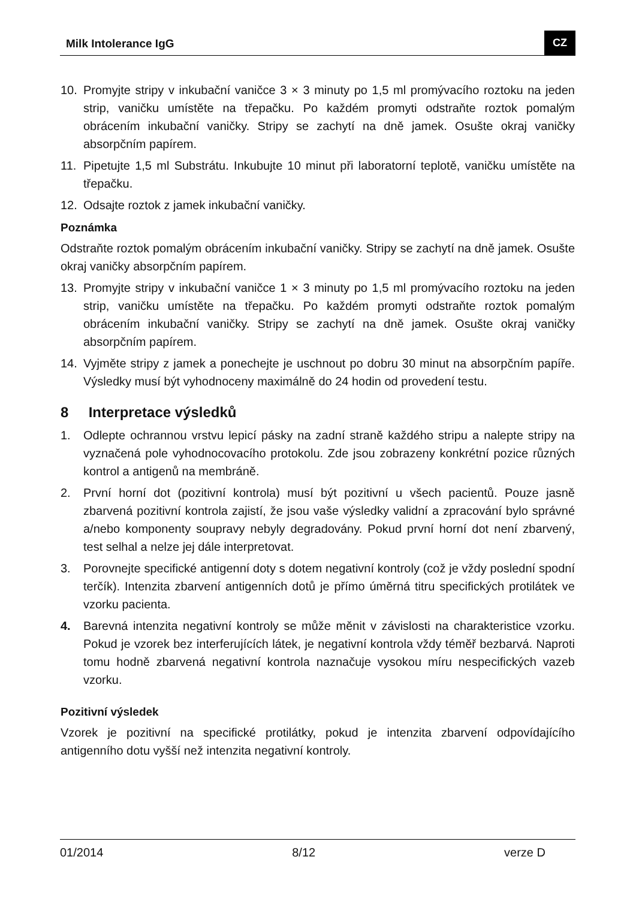Milk Intolerance IgG CZ
10. Promyjte stripy v inkubační vaničce 3 × 3 minuty po 1,5 ml promývacího roztoku na jeden strip, vaničku umístěte na třepačku. Po každém promyti odstraňte roztok pomalým obrácením inkubační vaničky. Stripy se zachytí na dně jamek. Osušte okraj vaničky absorpčním papírem.
11. Pipetujte 1,5 ml Substrátu. Inkubujte 10 minut při laboratorní teplotě, vaničku umístěte na třepačku.
12. Odsajte roztok z jamek inkubační vaničky.
Poznámka
Odstraňte roztok pomalým obrácením inkubační vaničky. Stripy se zachytí na dně jamek. Osušte okraj vaničky absorpčním papírem.
13. Promyjte stripy v inkubační vaničce 1 × 3 minuty po 1,5 ml promývacího roztoku na jeden strip, vaničku umístěte na třepačku. Po každém promyti odstraňte roztok pomalým obrácením inkubační vaničky. Stripy se zachytí na dně jamek. Osušte okraj vaničky absorpčním papírem.
14. Vyjměte stripy z jamek a ponechejte je uschnout po dobru 30 minut na absorpčním papíře. Výsledky musí být vyhodnoceny maximálně do 24 hodin od provedení testu.
8 Interpretace výsledků
1. Odlepte ochrannou vrstvu lepicí pásky na zadní straně každého stripu a nalepte stripy na vyznačená pole vyhodnocovacího protokolu. Zde jsou zobrazeny konkrétní pozice různých kontrol a antigenů na membráně.
2. První horní dot (pozitivní kontrola) musí být pozitivní u všech pacientů. Pouze jasně zbarvená pozitivní kontrola zajistí, že jsou vaše výsledky validní a zpracování bylo správné a/nebo komponenty soupravy nebyly degradovány. Pokud první horní dot není zbarvený, test selhal a nelze jej dále interpretovat.
3. Porovnejte specifické antigenní doty s dotem negativní kontroly (což je vždy poslední spodní terčík). Intenzita zbarvení antigenních dotů je přímo úměrná titru specifických protilátek ve vzorku pacienta.
4. Barevná intenzita negativní kontroly se může měnit v závislosti na charakteristice vzorku. Pokud je vzorek bez interferujících látek, je negativní kontrola vždy téměř bezbarvá. Naproti tomu hodně zbarvená negativní kontrola naznačuje vysokou míru nespecifických vazeb vzorku.
Pozitivní výsledek
Vzorek je pozitivní na specifické protilátky, pokud je intenzita zbarvení odpovídajícího antigenního dotu vyšší než intenzita negativní kontroly.
01/2014 8/12 verze D